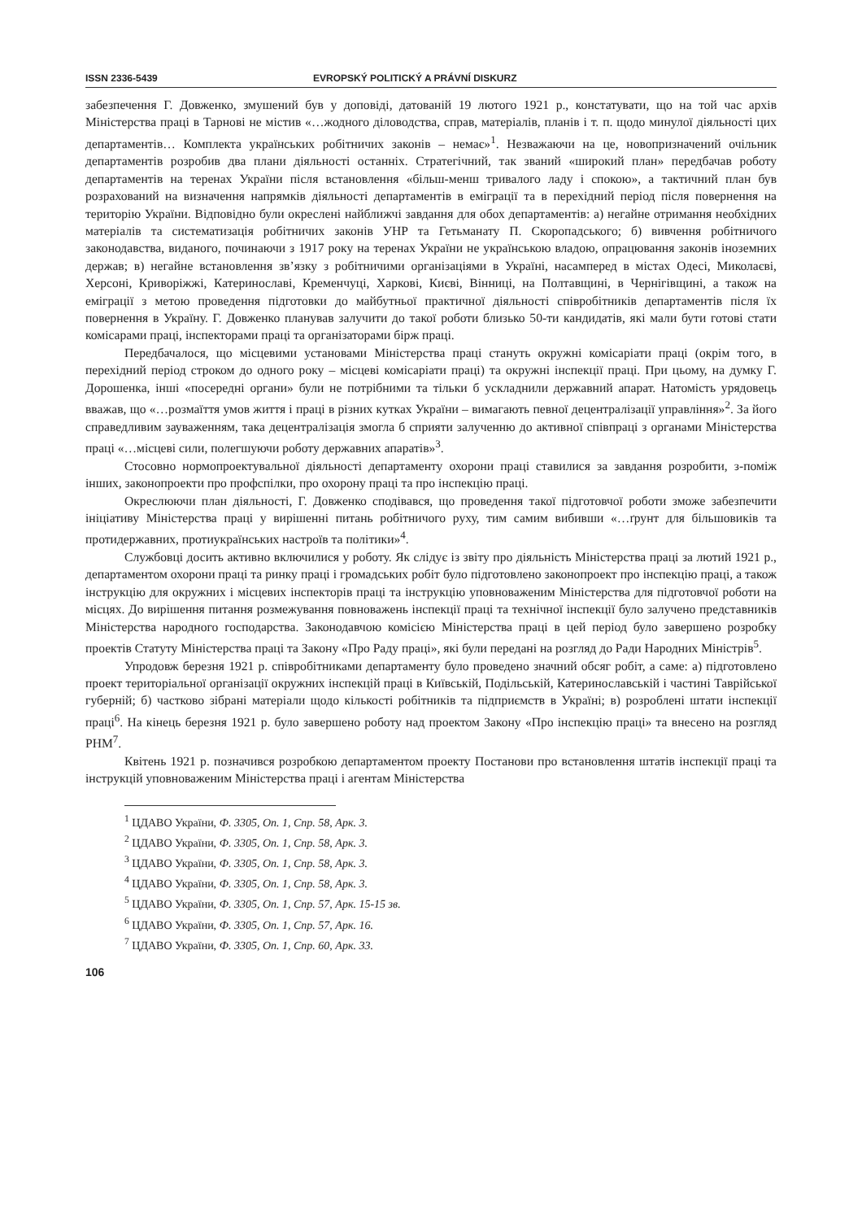ISSN 2336-5439 EVROPSKÝ POLITICKÝ A PRÁVNÍ DISKURZ
забезпечення Г. Довженко, змушений був у доповіді, датованій 19 лютого 1921 р., констатувати, що на той час архів Міністерства праці в Тарнові не містив «…жодного діловодства, справ, матеріалів, планів і т. п. щодо минулої діяльності цих департаментів… Комплекта українських робітничих законів – немає»<sup>1</sup>. Незважаючи на це, новопризначений очільник департаментів розробив два плани діяльності останніх. Стратегічний, так званий «широкий план» передбачав роботу департаментів на теренах України після встановлення «більш-менш тривалого ладу і спокою», а тактичний план був розрахований на визначення напрямків діяльності департаментів в еміграції та в перехідний період після повернення на територію України. Відповідно були окреслені найближчі завдання для обох департаментів: а) негайне отримання необхідних матеріалів та систематизація робітничих законів УНР та Гетьманату П. Скоропадського; б) вивчення робітничого законодавства, виданого, починаючи з 1917 року на теренах України не українською владою, опрацювання законів іноземних держав; в) негайне встановлення зв’язку з робітничими організаціями в Україні, насамперед в містах Одесі, Миколаєві, Херсоні, Криворіжжі, Катеринославі, Кременчуці, Харкові, Києві, Вінниці, на Полтавщині, в Чернігівщині, а також на еміграції з метою проведення підготовки до майбутньої практичної діяльності співробітників департаментів після їх повернення в Україну. Г. Довженко планував залучити до такої роботи близько 50-ти кандидатів, які мали бути готові стати комісарами праці, інспекторами праці та організаторами бірж праці.
Передбачалося, що місцевими установами Міністерства праці стануть окружні комісаріати праці (окрім того, в перехідний період строком до одного року – місцеві комісаріати праці) та окружні інспекції праці. При цьому, на думку Г. Дорошенка, інші «посередні органи» були не потрібними та тільки б ускладнили державний апарат. Натомість урядовець вважав, що «…розмаїття умов життя і праці в різних кутках України – вимагають певної децентралізації управління»<sup>2</sup>. За його справедливим зауваженням, така децентралізація змогла б сприяти залученню до активної співпраці з органами Міністерства праці «…місцеві сили, полегшуючи роботу державних апаратів»<sup>3</sup>.
Стосовно нормопроектувальної діяльності департаменту охорони праці ставилися за завдання розробити, з-поміж інших, законопроекти про профспілки, про охорону праці та про інспекцію праці.
Окреслюючи план діяльності, Г. Довженко сподівався, що проведення такої підготовчої роботи зможе забезпечити ініціативу Міністерства праці у вирішенні питань робітничого руху, тим самим вибивши «…ґрунт для більшовиків та протидержавних, протиукраїнських настроїв та політики»<sup>4</sup>.
Службовці досить активно включилися у роботу. Як слідує із звіту про діяльність Міністерства праці за лютий 1921 р., департаментом охорони праці та ринку праці і громадських робіт було підготовлено законопроект про інспекцію праці, а також інструкцію для окружних і місцевих інспекторів праці та інструкцію уповноваженим Міністерства для підготовчої роботи на місцях. До вирішення питання розмежування повноважень інспекції праці та технічної інспекції було залучено представників Міністерства народного господарства. Законодавчою комісією Міністерства праці в цей період було завершено розробку проектів Статуту Міністерства праці та Закону «Про Раду праці», які були передані на розгляд до Ради Народних Міністрів<sup>5</sup>.
Упродовж березня 1921 р. співробітниками департаменту було проведено значний обсяг робіт, а саме: а) підготовлено проект територіальної організації окружних інспекцій праці в Київській, Подільській, Катеринославській і частині Таврійської губерній; б) частково зібрані матеріали щодо кількості робітників та підприємств в Україні; в) розроблені штати інспекції праці<sup>6</sup>. На кінець березня 1921 р. було завершено роботу над проектом Закону «Про інспекцію праці» та внесено на розгляд РНМ<sup>7</sup>.
Квітень 1921 р. позначився розробкою департаментом проекту Постанови про встановлення штатів інспекції праці та інструкцій уповноваженим Міністерства праці і агентам Міністерства
<sup>1</sup> ЦДАВО України, Ф. 3305, Оп. 1, Спр. 58, Арк. 3.
<sup>2</sup> ЦДАВО України, Ф. 3305, Оп. 1, Спр. 58, Арк. 3.
<sup>3</sup> ЦДАВО України, Ф. 3305, Оп. 1, Спр. 58, Арк. 3.
<sup>4</sup> ЦДАВО України, Ф. 3305, Оп. 1, Спр. 58, Арк. 3.
<sup>5</sup> ЦДАВО України, Ф. 3305, Оп. 1, Спр. 57, Арк. 15-15 зв.
<sup>6</sup> ЦДАВО України, Ф. 3305, Оп. 1, Спр. 57, Арк. 16.
<sup>7</sup> ЦДАВО України, Ф. 3305, Оп. 1, Спр. 60, Арк. 33.
106